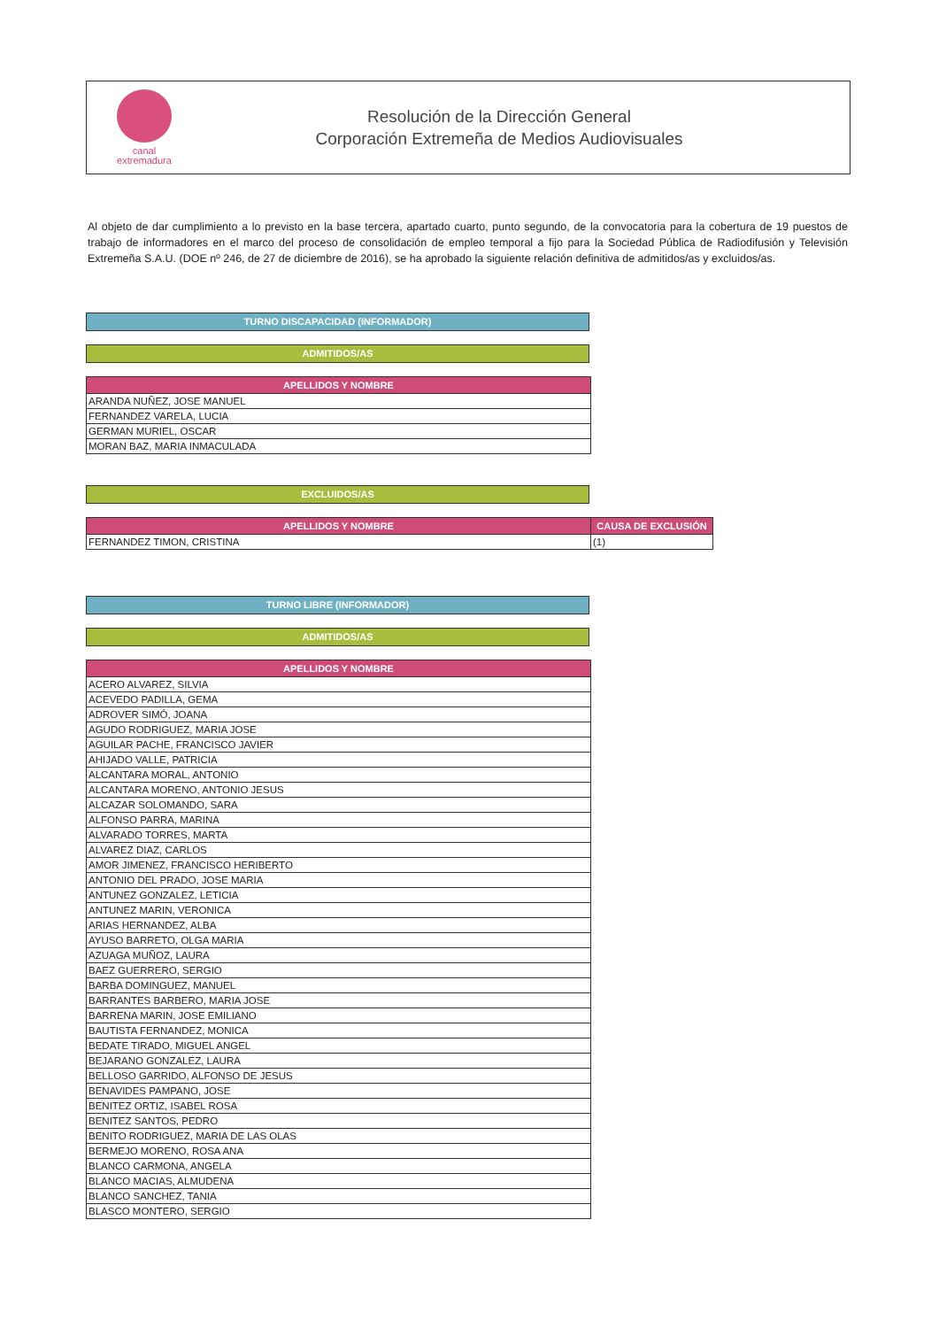canal
extremadura
Resolución de la Dirección General
Corporación Extremeña de Medios Audiovisuales
Al objeto de dar cumplimiento a lo previsto en la base tercera, apartado cuarto, punto segundo, de la convocatoria para la cobertura de 19 puestos de trabajo de informadores en el marco del proceso de consolidación de empleo temporal a fijo para la Sociedad Pública de Radiodifusión y Televisión Extremeña S.A.U. (DOE nº 246, de 27 de diciembre de 2016), se ha aprobado la siguiente relación definitiva de admitidos/as y excluidos/as.
TURNO DISCAPACIDAD (INFORMADOR)
ADMITIDOS/AS
| APELLIDOS Y NOMBRE |
| --- |
| ARANDA NUÑEZ, JOSE MANUEL |
| FERNANDEZ VARELA, LUCIA |
| GERMAN MURIEL, OSCAR |
| MORAN BAZ, MARIA INMACULADA |
EXCLUIDOS/AS
| APELLIDOS Y NOMBRE | CAUSA DE EXCLUSIÓN |
| --- | --- |
| FERNANDEZ TIMON, CRISTINA | (1) |
TURNO LIBRE (INFORMADOR)
ADMITIDOS/AS
| APELLIDOS Y NOMBRE |
| --- |
| ACERO ALVAREZ, SILVIA |
| ACEVEDO PADILLA, GEMA |
| ADROVER SIMÓ, JOANA |
| AGUDO RODRIGUEZ, MARIA JOSE |
| AGUILAR PACHE, FRANCISCO JAVIER |
| AHIJADO VALLE, PATRICIA |
| ALCANTARA MORAL, ANTONIO |
| ALCANTARA MORENO, ANTONIO JESUS |
| ALCAZAR SOLOMANDO, SARA |
| ALFONSO PARRA, MARINA |
| ALVARADO TORRES, MARTA |
| ALVAREZ DIAZ, CARLOS |
| AMOR JIMENEZ, FRANCISCO HERIBERTO |
| ANTONIO DEL PRADO, JOSE MARIA |
| ANTUNEZ GONZALEZ, LETICIA |
| ANTUNEZ MARIN, VERONICA |
| ARIAS HERNANDEZ, ALBA |
| AYUSO BARRETO, OLGA MARIA |
| AZUAGA MUÑOZ, LAURA |
| BAEZ GUERRERO, SERGIO |
| BARBA DOMINGUEZ, MANUEL |
| BARRANTES BARBERO, MARIA JOSE |
| BARRENA MARIN, JOSE EMILIANO |
| BAUTISTA FERNANDEZ, MONICA |
| BEDATE TIRADO, MIGUEL ANGEL |
| BEJARANO GONZALEZ, LAURA |
| BELLOSO GARRIDO, ALFONSO DE JESUS |
| BENAVIDES PAMPANO, JOSE |
| BENITEZ ORTIZ, ISABEL ROSA |
| BENITEZ SANTOS, PEDRO |
| BENITO RODRIGUEZ, MARIA DE LAS OLAS |
| BERMEJO MORENO, ROSA ANA |
| BLANCO CARMONA, ANGELA |
| BLANCO MACIAS, ALMUDENA |
| BLANCO SANCHEZ, TANIA |
| BLASCO MONTERO, SERGIO |